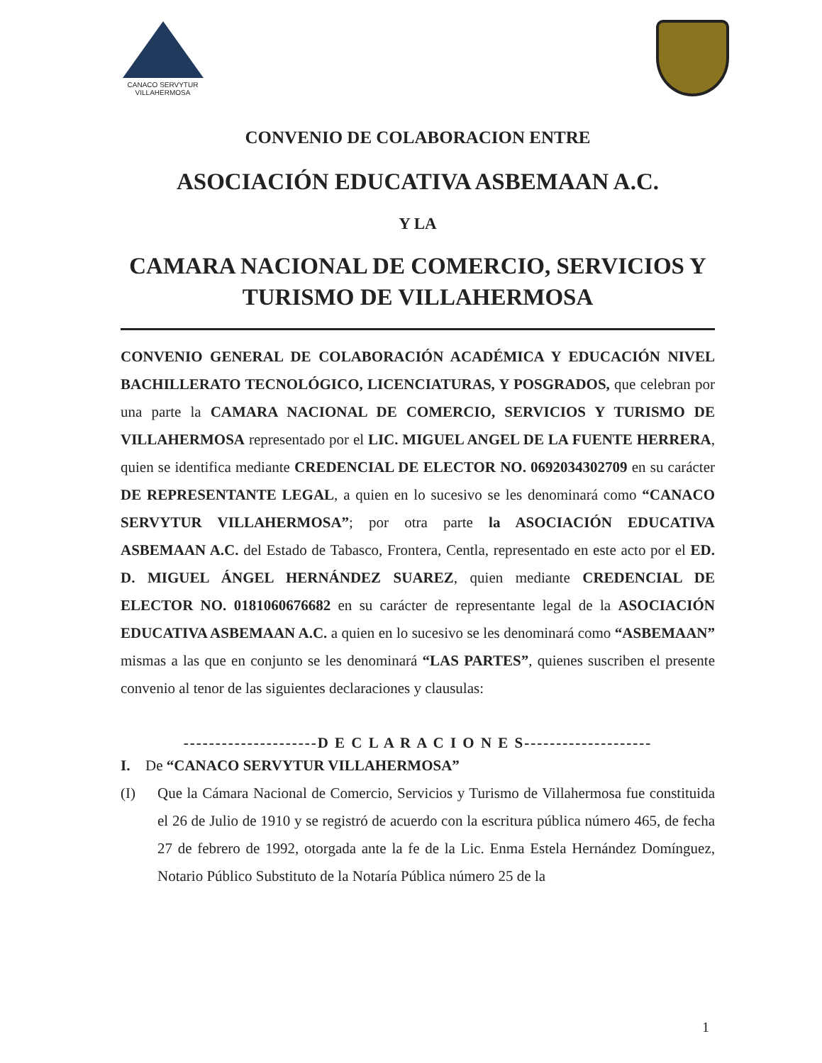CANACO SERVYTUR
VILLAHERMOSA
CONVENIO DE COLABORACION ENTRE
ASOCIACIÓN EDUCATIVA ASBEMAAN A.C.
Y LA
CAMARA NACIONAL DE COMERCIO, SERVICIOS Y TURISMO DE VILLAHERMOSA
CONVENIO GENERAL DE COLABORACIÓN ACADÉMICA Y EDUCACIÓN NIVEL BACHILLERATO TECNOLÓGICO, LICENCIATURAS, Y POSGRADOS, que celebran por una parte la CAMARA NACIONAL DE COMERCIO, SERVICIOS Y TURISMO DE VILLAHERMOSA representado por el LIC. MIGUEL ANGEL DE LA FUENTE HERRERA, quien se identifica mediante CREDENCIAL DE ELECTOR NO. 0692034302709 en su carácter DE REPRESENTANTE LEGAL, a quien en lo sucesivo se les denominará como “CANACO SERVYTUR VILLAHERMOSA”; por otra parte la ASOCIACIÓN EDUCATIVA ASBEMAAN A.C. del Estado de Tabasco, Frontera, Centla, representado en este acto por el ED. D. MIGUEL ÁNGEL HERNÁNDEZ SUAREZ, quien mediante CREDENCIAL DE ELECTOR NO. 0181060676682 en su carácter de representante legal de la ASOCIACIÓN EDUCATIVA ASBEMAAN A.C. a quien en lo sucesivo se les denominará como “ASBEMAAN” mismas a las que en conjunto se les denominará “LAS PARTES”, quienes suscriben el presente convenio al tenor de las siguientes declaraciones y clausulas:
---------------------D E C L A R A C I O N E S--------------------
I. De “CANACO SERVYTUR VILLAHERMOSA”
(I)
Que la Cámara Nacional de Comercio, Servicios y Turismo de Villahermosa fue constituida el 26 de Julio de 1910 y se registró de acuerdo con la escritura pública número 465, de fecha 27 de febrero de 1992, otorgada ante la fe de la Lic. Enma Estela Hernández Domínguez, Notario Público Substituto de la Notaría Pública número 25 de la
1